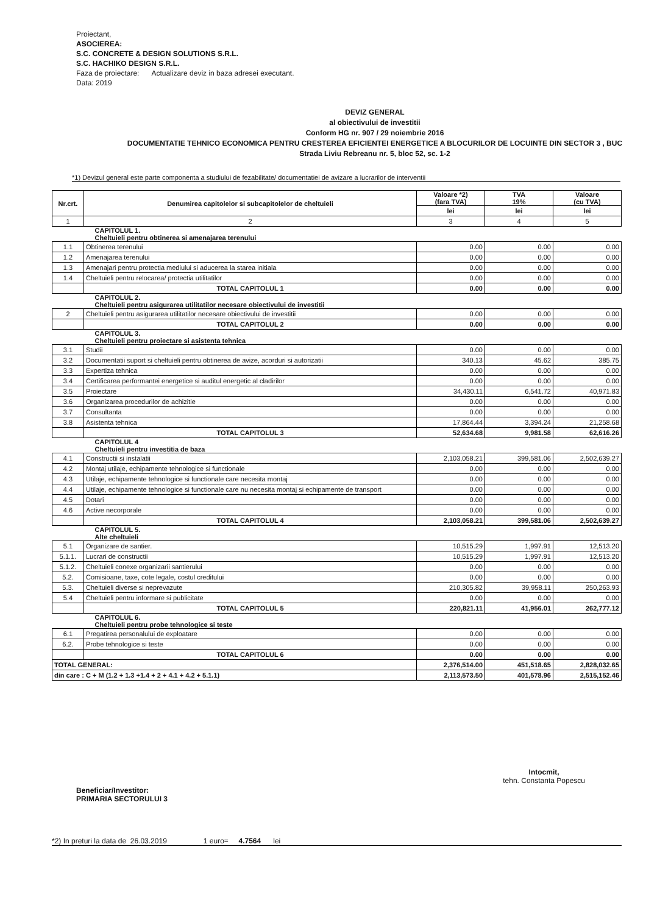Proiectant,
ASOCIEREA:
S.C. CONCRETE & DESIGN SOLUTIONS S.R.L.
S.C. HACHIKO DESIGN S.R.L.
Faza de proiectare: Actualizare deviz in baza adresei executant.
Data: 2019
DEVIZ GENERAL
al obiectivului de investitii
Conform HG nr. 907 / 29 noiembrie 2016
DOCUMENTATIE TEHNICO ECONOMICA PENTRU CRESTEREA EFICIENTEI ENERGETICE A BLOCURILOR DE LOCUINTE DIN SECTOR 3 , BUC
Strada Liviu Rebreanu nr. 5, bloc 52, sc. 1-2
*1) Devizul general este parte componenta a studiului de fezabilitate/ documentatiei de avizare a lucrarilor de interventii
| Nr.crt. | Denumirea capitolelor si subcapitolelor de cheltuieli | Valoare *2) (fara TVA) | TVA 19% | Valoare (cu TVA) |
| --- | --- | --- | --- | --- |
| | | lei | lei | lei |
| 1 | 2 | 3 | 4 | 5 |
| CAPITOLUL 1. Cheltuieli pentru obtinerea si amenajarea terenului | | | | |
| 1.1 | Obtinerea terenului | 0.00 | 0.00 | 0.00 |
| 1.2 | Amenajarea terenului | 0.00 | 0.00 | 0.00 |
| 1.3 | Amenajari pentru protectia mediului si aducerea la starea initiala | 0.00 | 0.00 | 0.00 |
| 1.4 | Cheltuieli pentru relocarea/ protectia utilitatilor | 0.00 | 0.00 | 0.00 |
| | TOTAL CAPITOLUL 1 | 0.00 | 0.00 | 0.00 |
| CAPITOLUL 2. Cheltuieli pentru asigurarea utilitatilor necesare obiectivului de investitii | | | | |
| 2 | Cheltuieli pentru asigurarea utilitatilor necesare obiectivului de investitii | 0.00 | 0.00 | 0.00 |
| | TOTAL CAPITOLUL 2 | 0.00 | 0.00 | 0.00 |
| CAPITOLUL 3. Cheltuieli pentru proiectare si asistenta tehnica | | | | |
| 3.1 | Studii | 0.00 | 0.00 | 0.00 |
| 3.2 | Documentatii suport si cheltuieli pentru obtinerea de avize, acorduri si autorizatii | 340.13 | 45.62 | 385.75 |
| 3.3 | Expertiza tehnica | 0.00 | 0.00 | 0.00 |
| 3.4 | Certificarea performantei energetice si auditul energetic al cladirilor | 0.00 | 0.00 | 0.00 |
| 3.5 | Proiectare | 34,430.11 | 6,541.72 | 40,971.83 |
| 3.6 | Organizarea procedurilor de achizitie | 0.00 | 0.00 | 0.00 |
| 3.7 | Consultanta | 0.00 | 0.00 | 0.00 |
| 3.8 | Asistenta tehnica | 17,864.44 | 3,394.24 | 21,258.68 |
| | TOTAL CAPITOLUL 3 | 52,634.68 | 9,981.58 | 62,616.26 |
| CAPITOLUL 4 Cheltuieli pentru investitia de baza | | | | |
| 4.1 | Constructii si instalatii | 2,103,058.21 | 399,581.06 | 2,502,639.27 |
| 4.2 | Montaj utilaje, echipamente tehnologice si functionale | 0.00 | 0.00 | 0.00 |
| 4.3 | Utilaje, echipamente tehnologice si functionale care necesita montaj | 0.00 | 0.00 | 0.00 |
| 4.4 | Utilaje, echipamente tehnologice si functionale care nu necesita montaj si echipamente de transport | 0.00 | 0.00 | 0.00 |
| 4.5 | Dotari | 0.00 | 0.00 | 0.00 |
| 4.6 | Active necorporale | 0.00 | 0.00 | 0.00 |
| | TOTAL CAPITOLUL 4 | 2,103,058.21 | 399,581.06 | 2,502,639.27 |
| CAPITOLUL 5. Alte cheltuieli | | | | |
| 5.1 | Organizare de santier. | 10,515.29 | 1,997.91 | 12,513.20 |
| 5.1.1. | Lucrari de constructii | 10,515.29 | 1,997.91 | 12,513.20 |
| 5.1.2. | Cheltuieli conexe organizarii santierului | 0.00 | 0.00 | 0.00 |
| 5.2. | Comisioane, taxe, cote legale, costul creditului | 0.00 | 0.00 | 0.00 |
| 5.3. | Cheltuieli diverse si neprevazute | 210,305.82 | 39,958.11 | 250,263.93 |
| 5.4 | Cheltuieli pentru informare si publicitate | 0.00 | 0.00 | 0.00 |
| | TOTAL CAPITOLUL 5 | 220,821.11 | 41,956.01 | 262,777.12 |
| CAPITOLUL 6. Cheltuieli pentru probe tehnologice si teste | | | | |
| 6.1 | Pregatirea personalului de exploatare | 0.00 | 0.00 | 0.00 |
| 6.2. | Probe tehnologice si teste | 0.00 | 0.00 | 0.00 |
| | TOTAL CAPITOLUL 6 | 0.00 | 0.00 | 0.00 |
| TOTAL GENERAL: | | 2,376,514.00 | 451,518.65 | 2,828,032.65 |
| din care : C + M (1.2 + 1.3 +1.4 + 2 + 4.1 + 4.2 + 5.1.1) | | 2,113,573.50 | 401,578.96 | 2,515,152.46 |
Beneficiar/Investitor:
PRIMARIA SECTORULUI 3
Intocmit,
tehn. Constanta Popescu
*2) In preturi la data de 26.03.2019 1 euro= 4.7564 lei